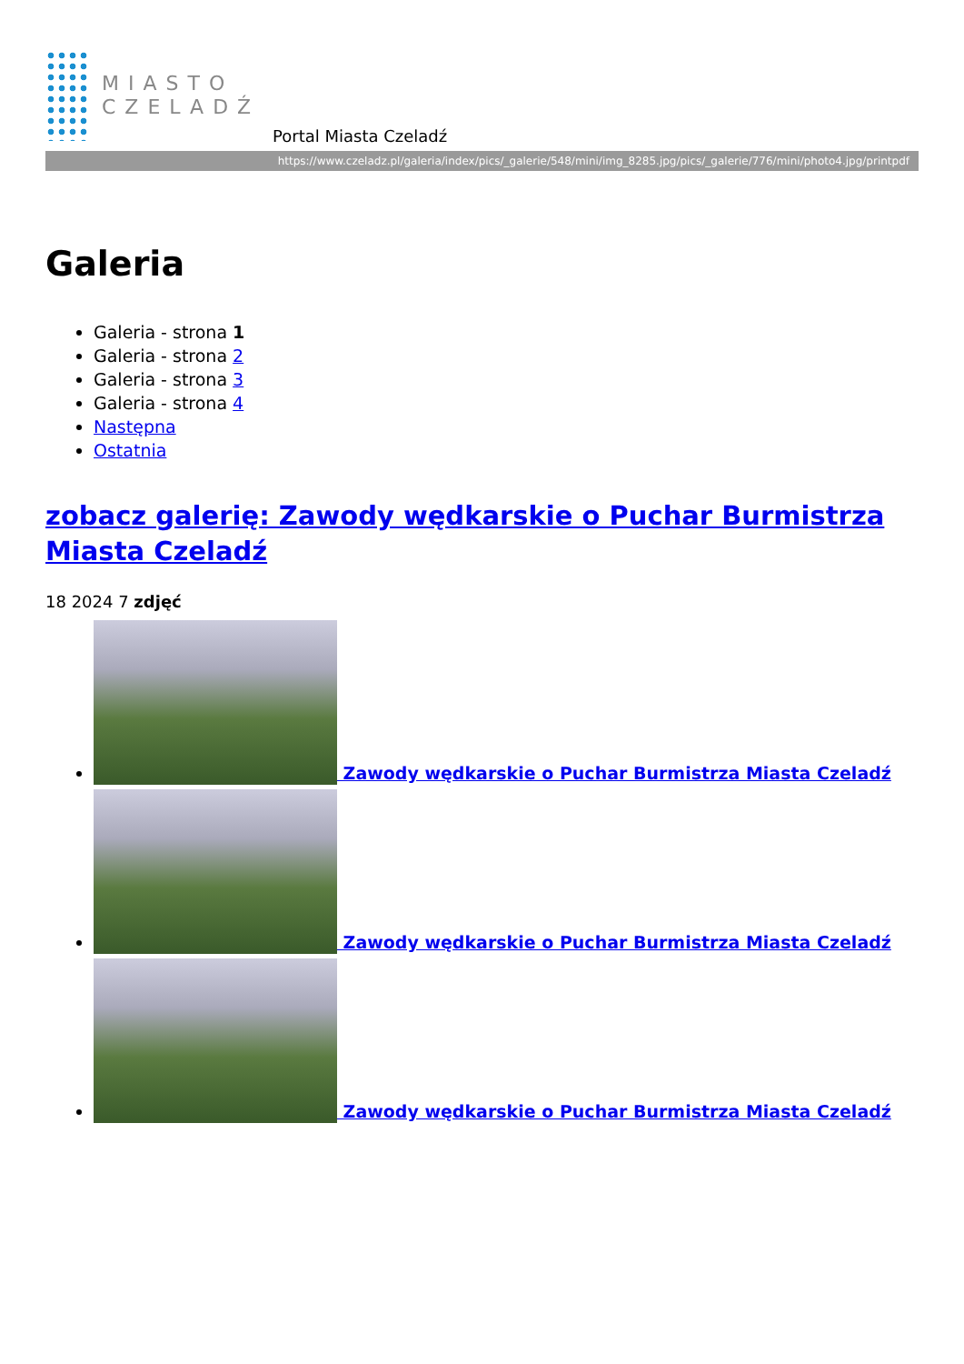MIASTO
CZELADŹ
Portal Miasta Czeladź
https://www.czeladz.pl/galeria/index/pics/_galerie/548/mini/img_8285.jpg/pics/_galerie/776/mini/photo4.jpg/printpdf
Galeria
Galeria - strona 1
Galeria - strona 2
Galeria - strona 3
Galeria - strona 4
Następna
Ostatnia
zobacz galerię: Zawody wędkarskie o Puchar Burmistrza Miasta Czeladź
18 2024 7 zdjęć
Zawody wędkarskie o Puchar Burmistrza Miasta Czeladź
Zawody wędkarskie o Puchar Burmistrza Miasta Czeladź
Zawody wędkarskie o Puchar Burmistrza Miasta Czeladź